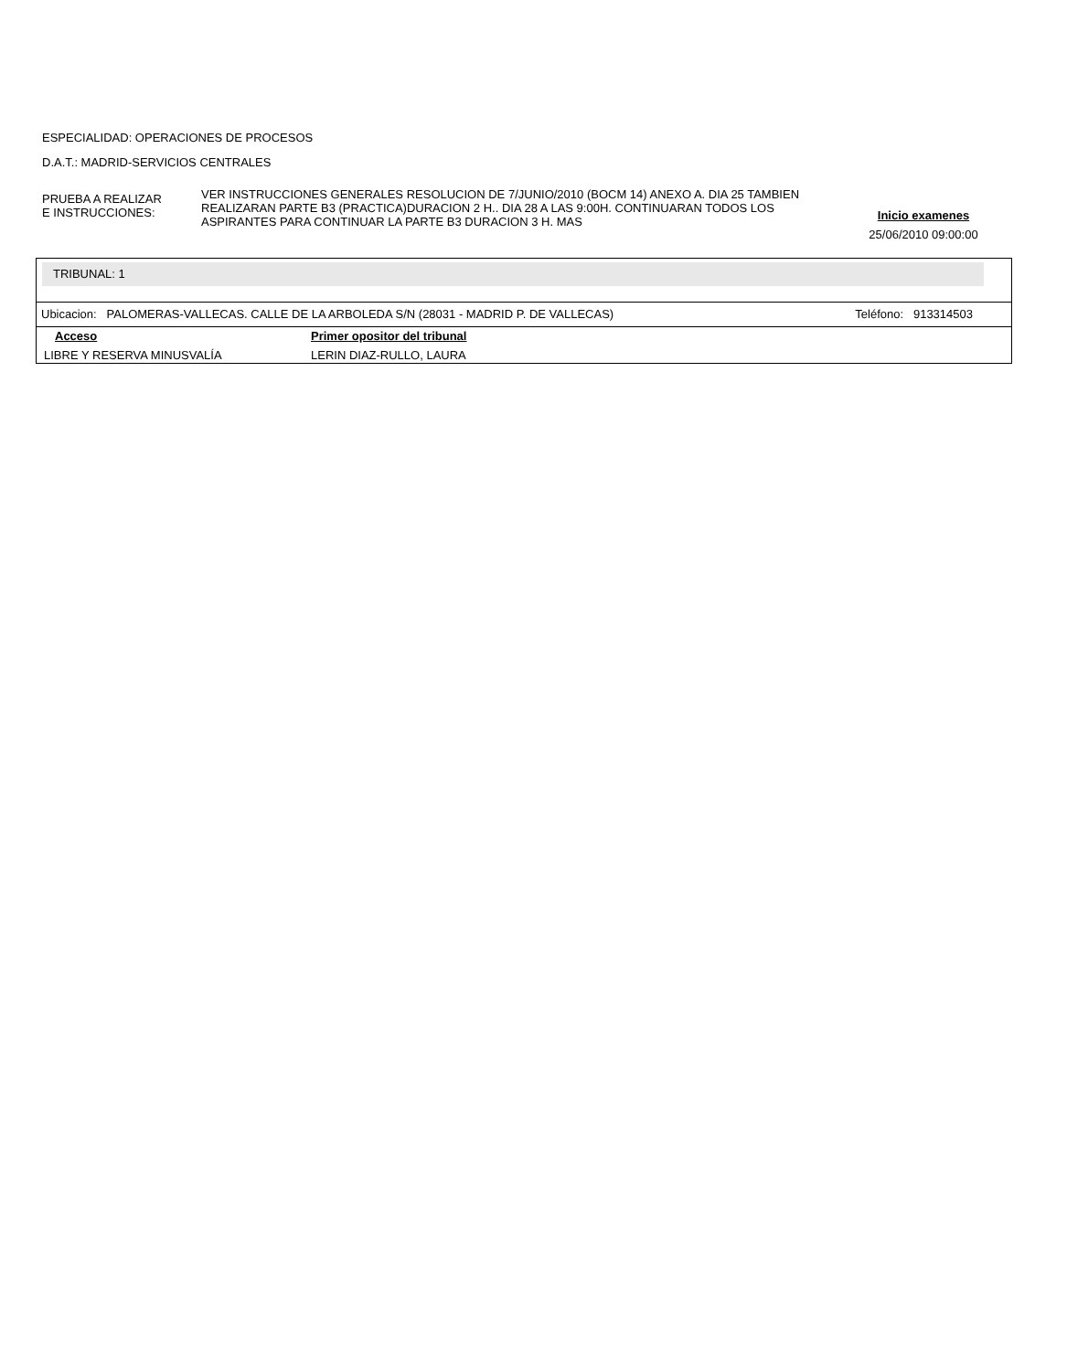ESPECIALIDAD: OPERACIONES DE PROCESOS
D.A.T.: MADRID-SERVICIOS CENTRALES
PRUEBA A REALIZAR
E INSTRUCCIONES:
VER INSTRUCCIONES GENERALES RESOLUCION DE 7/JUNIO/2010 (BOCM 14) ANEXO A. DIA 25 TAMBIEN REALIZARAN PARTE B3 (PRACTICA)DURACION 2 H.. DIA 28 A LAS 9:00H. CONTINUARAN TODOS LOS ASPIRANTES PARA CONTINUAR LA PARTE B3 DURACION 3 H. MAS
Inicio examenes
25/06/2010 09:00:00
TRIBUNAL: 1
Ubicacion: PALOMERAS-VALLECAS. CALLE DE LA ARBOLEDA S/N (28031 - MADRID P. DE VALLECAS) Teléfono: 913314503
| Acceso | Primer opositor del tribunal |
| --- | --- |
| LIBRE Y RESERVA MINUSVALÍA | LERIN DIAZ-RULLO, LAURA |